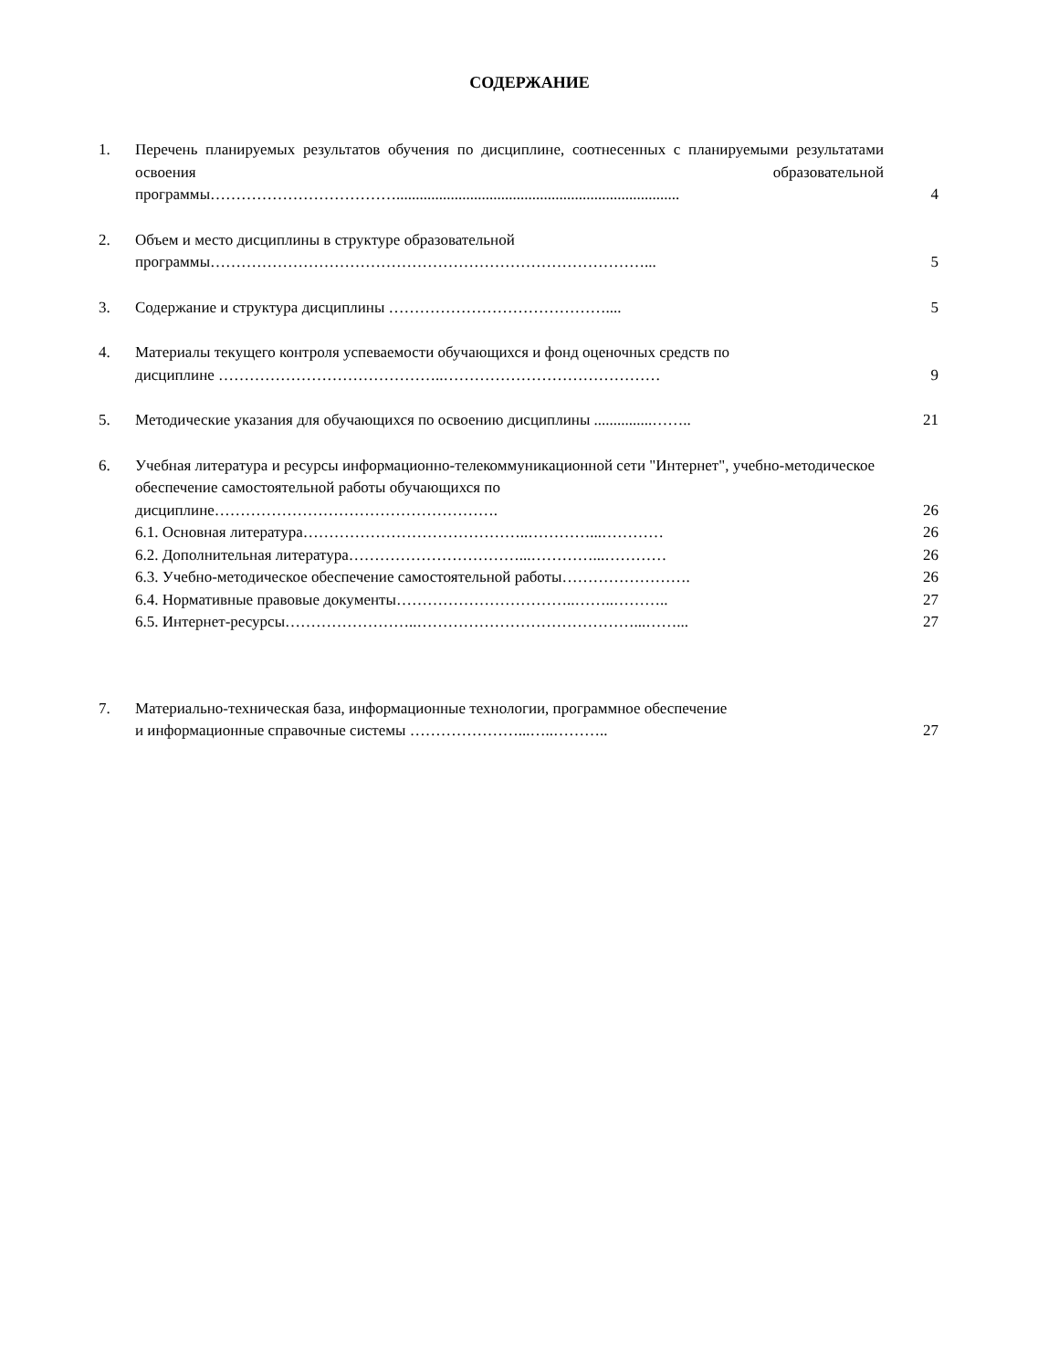СОДЕРЖАНИЕ
1. Перечень планируемых результатов обучения по дисциплине, соотнесенных с планируемыми результатами освоения образовательной
программы………………………………......................................................................... 4
2. Объем и место дисциплины в структуре образовательной
программы…………………………………………………………………………... 5
3. Содержание и структура дисциплины …………………………………….... 5
4. Материалы текущего контроля успеваемости обучающихся и фонд оценочных средств по
дисциплине ……………………………………..…………………………………… 9
5. Методические указания для обучающихся по освоению дисциплины ...............…….. 21
6. Учебная литература и ресурсы информационно-телекоммуникационной сети "Интернет", учебно-методическое обеспечение самостоятельной работы обучающихся по
дисциплине………………………………………………. 26
6.1. Основная литература……………………………………..…………...………… 26
6.2. Дополнительная литература……………………………...…………...………… 26
6.3. Учебно-методическое обеспечение самостоятельной работы……………………. 26
6.4. Нормативные правовые документы……………………………..……..……….. 27
6.5. Интернет-ресурсы……………………..……………………………………...……... 27
7. Материально-техническая база, информационные технологии, программное обеспечение
и информационные справочные системы …………………...…..……….. 27